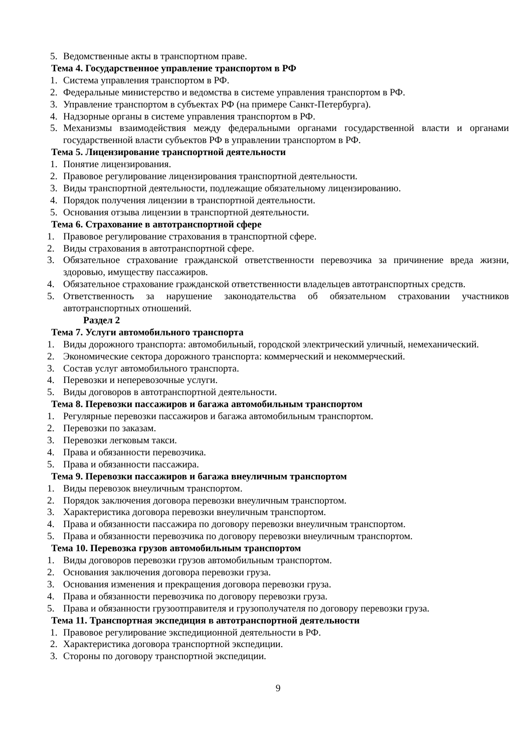5. Ведомственные акты в транспортном праве.
Тема 4. Государственное управление транспортом в РФ
1. Система управления транспортом в РФ.
2. Федеральные министерство и ведомства в системе управления транспортом в РФ.
3. Управление транспортом в субъектах РФ (на примере Санкт-Петербурга).
4. Надзорные органы в системе управления транспортом в РФ.
5. Механизмы взаимодействия между федеральными органами государственной власти и органами государственной власти субъектов РФ в управлении транспортом в РФ.
Тема 5. Лицензирование транспортной деятельности
1. Понятие лицензирования.
2. Правовое регулирование лицензирования транспортной деятельности.
3. Виды транспортной деятельности, подлежащие обязательному лицензированию.
4. Порядок получения лицензии в транспортной деятельности.
5. Основания отзыва лицензии в транспортной деятельности.
Тема 6. Страхование в автотранспортной сфере
1. Правовое регулирование страхования в транспортной сфере.
2. Виды страхования в автотранспортной сфере.
3. Обязательное страхование гражданской ответственности перевозчика за причинение вреда жизни, здоровью, имуществу пассажиров.
4. Обязательное страхование гражданской ответственности владельцев автотранспортных средств.
5. Ответственность за нарушение законодательства об обязательном страховании участников автотранспортных отношений.
Раздел 2
Тема 7. Услуги автомобильного транспорта
1. Виды дорожного транспорта: автомобильный, городской электрический уличный, немеханический.
2. Экономические сектора дорожного транспорта: коммерческий и некоммерческий.
3. Состав услуг автомобильного транспорта.
4. Перевозки и неперевозочные услуги.
5. Виды договоров в автотранспортной деятельности.
Тема 8. Перевозки пассажиров и багажа автомобильным транспортом
1. Регулярные перевозки пассажиров и багажа автомобильным транспортом.
2. Перевозки по заказам.
3. Перевозки легковым такси.
4. Права и обязанности перевозчика.
5. Права и обязанности пассажира.
Тема 9. Перевозки пассажиров и багажа внеуличным транспортом
1. Виды перевозок внеуличным транспортом.
2. Порядок заключения договора перевозки внеуличным транспортом.
3. Характеристика договора перевозки внеуличным транспортом.
4. Права и обязанности пассажира по договору перевозки внеуличным транспортом.
5. Права и обязанности перевозчика по договору перевозки внеуличным транспортом.
Тема 10. Перевозка грузов автомобильным транспортом
1. Виды договоров перевозки грузов автомобильным транспортом.
2. Основания заключения договора перевозки груза.
3. Основания изменения и прекращения договора перевозки груза.
4. Права и обязанности перевозчика по договору перевозки груза.
5. Права и обязанности грузоотправителя и грузополучателя по договору перевозки груза.
Тема 11. Транспортная экспедиция в автотранспортной деятельности
1. Правовое регулирование экспедиционной деятельности в РФ.
2. Характеристика договора транспортной экспедиции.
3. Стороны по договору транспортной экспедиции.
9